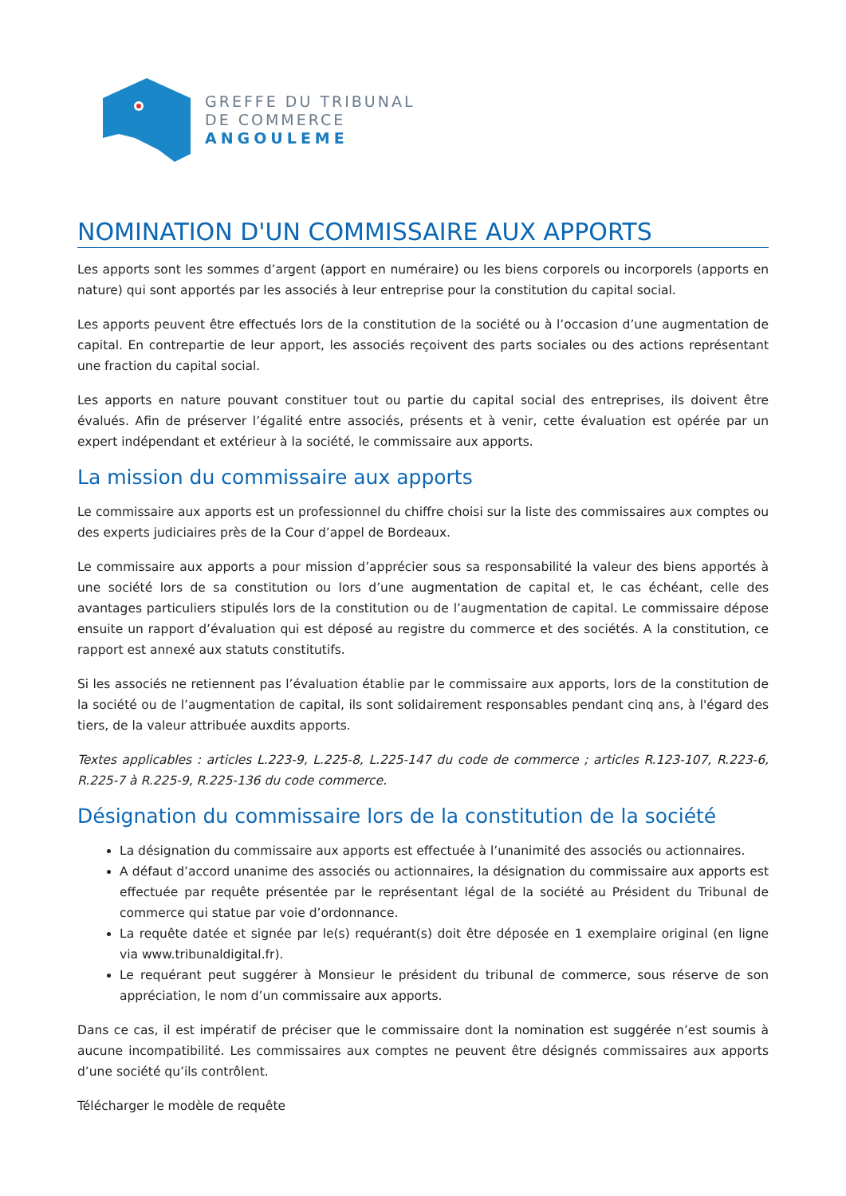GREFFE DU TRIBUNAL
DE COMMERCE
ANGOULEME
NOMINATION D'UN COMMISSAIRE AUX APPORTS
Les apports sont les sommes d’argent (apport en numéraire) ou les biens corporels ou incorporels (apports en nature) qui sont apportés par les associés à leur entreprise pour la constitution du capital social.
Les apports peuvent être effectués lors de la constitution de la société ou à l’occasion d’une augmentation de capital. En contrepartie de leur apport, les associés reçoivent des parts sociales ou des actions représentant une fraction du capital social.
Les apports en nature pouvant constituer tout ou partie du capital social des entreprises, ils doivent être évalués. Afin de préserver l’égalité entre associés, présents et à venir, cette évaluation est opérée par un expert indépendant et extérieur à la société, le commissaire aux apports.
La mission du commissaire aux apports
Le commissaire aux apports est un professionnel du chiffre choisi sur la liste des commissaires aux comptes ou des experts judiciaires près de la Cour d’appel de Bordeaux.
Le commissaire aux apports a pour mission d’apprécier sous sa responsabilité la valeur des biens apportés à une société lors de sa constitution ou lors d’une augmentation de capital et, le cas échéant, celle des avantages particuliers stipulés lors de la constitution ou de l’augmentation de capital. Le commissaire dépose ensuite un rapport d’évaluation qui est déposé au registre du commerce et des sociétés. A la constitution, ce rapport est annexé aux statuts constitutifs.
Si les associés ne retiennent pas l’évaluation établie par le commissaire aux apports, lors de la constitution de la société ou de l’augmentation de capital, ils sont solidairement responsables pendant cinq ans, à l'égard des tiers, de la valeur attribuée auxdits apports.
Textes applicables : articles L.223-9, L.225-8, L.225-147 du code de commerce ; articles R.123-107, R.223-6, R.225-7 à R.225-9, R.225-136 du code commerce.
Désignation du commissaire lors de la constitution de la société
La désignation du commissaire aux apports est effectuée à l’unanimité des associés ou actionnaires.
A défaut d’accord unanime des associés ou actionnaires, la désignation du commissaire aux apports est effectuée par requête présentée par le représentant légal de la société au Président du Tribunal de commerce qui statue par voie d’ordonnance.
La requête datée et signée par le(s) requérant(s) doit être déposée en 1 exemplaire original (en ligne via www.tribunaldigital.fr).
Le requérant peut suggérer à Monsieur le président du tribunal de commerce, sous réserve de son appréciation, le nom d’un commissaire aux apports.
Dans ce cas, il est impératif de préciser que le commissaire dont la nomination est suggérée n’est soumis à aucune incompatibilité. Les commissaires aux comptes ne peuvent être désignés commissaires aux apports d’une société qu’ils contrôlent.
Télécharger le modèle de requête